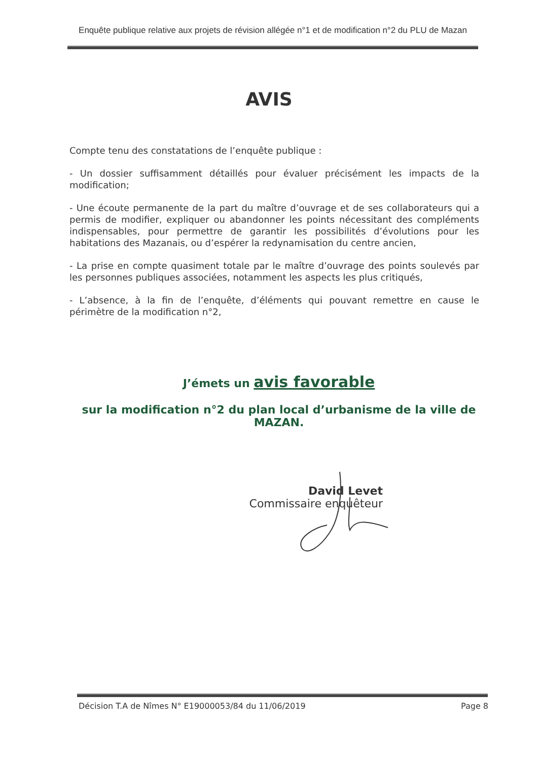Enquête publique relative aux projets de révision allégée n°1 et de modification n°2 du PLU de Mazan
AVIS
Compte tenu des constatations de l’enquête publique :
- Un dossier suffisamment détaillés pour évaluer précisément les impacts de la modification;
- Une écoute permanente de la part du maître d’ouvrage et de ses collaborateurs qui a permis de modifier, expliquer ou abandonner les points nécessitant des compléments indispensables, pour permettre de garantir les possibilités d’évolutions pour les habitations des Mazanais, ou d’espérer la redynamisation du centre ancien,
- La prise en compte quasiment totale par le maître d’ouvrage des points soulevés par les personnes publiques associées, notamment les aspects les plus critiqués,
- L’absence, à la fin de l’enquête, d’éléments qui pouvant remettre en cause le périmètre de la modification n°2,
J’émets un avis favorable
sur la modification n°2 du plan local d’urbanisme de la ville de MAZAN.
David Levet
Commissaire enquêteur
Décision T.A de Nîmes N° E19000053/84 du 11/06/2019 Page 8